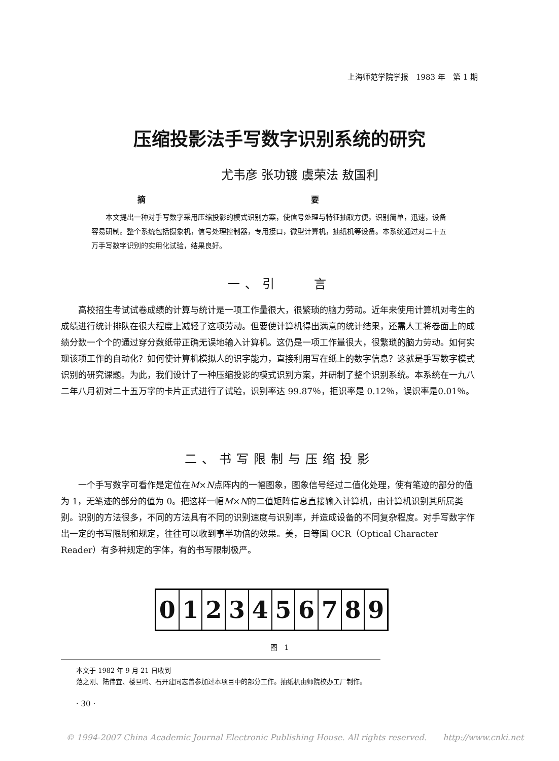上海师范学院学报　1983 年　第 1 期
压缩投影法手写数字识别系统的研究
尤韦彦 张功镀 虞荣法 敖国利
摘 要
　　本文提出一种对手写数字采用压缩投影的模式识别方案，使信号处理与特征抽取方便，识别简单，迅速，设备容易研制。整个系统包括摄象机，信号处理控制器，专用接口，微型计算机，抽纸机等设备。本系统通过对二十五万手写数字识别的实用化试验，结果良好。
一、引　　言
高校招生考试试卷成绩的计算与统计是一项工作量很大，很繁琐的脑力劳动。近年来使用计算机对考生的成绩进行统计排队在很大程度上减轻了这项劳动。但要使计算机得出满意的统计结果，还需人工将卷面上的成绩分数一个个的通过穿分数纸带正确无误地输入计算机。这仍是一项工作量很大，很繁琐的脑力劳动。如何实现该项工作的自动化？如何使计算机模拟人的识字能力，直接利用写在纸上的数字信息？这就是手写数字模式识别的研究课题。为此，我们设计了一种压缩投影的模式识别方案，并研制了整个识别系统。本系统在一九八二年八月初对二十五万字的卡片正式进行了试验，识别率达 99.87％，拒识率是 0.12％，误识率是0.01％。
二、书写限制与压缩投影
一个手写数字可看作是定位在M×N点阵内的一幅图象，图象信号经过二值化处理，使有笔迹的部分的值为 1，无笔迹的部分的值为 0。把这样一幅M×N的二值矩阵信息直接输入计算机，由计算机识别其所属类别。识别的方法很多，不同的方法具有不同的识别速度与识别率，并造成设备的不同复杂程度。对手写数字作出一定的书写限制和规定，往往可以收到事半功倍的效果。美，日等国 OCR（Optical Character Reader）有多种规定的字体，有的书写限制极严。
0 1 2 3 4 5 6 7 8 9
图　1
本文于 1982 年 9 月 21 日收到
范之刚、陆伟宜、楼旦鸣、石开建同志曾参加过本项目中的部分工作。抽纸机由师院校办工厂制作。
· 30 ·
© 1994-2007 China Academic Journal Electronic Publishing House. All rights reserved.　　http://www.cnki.net